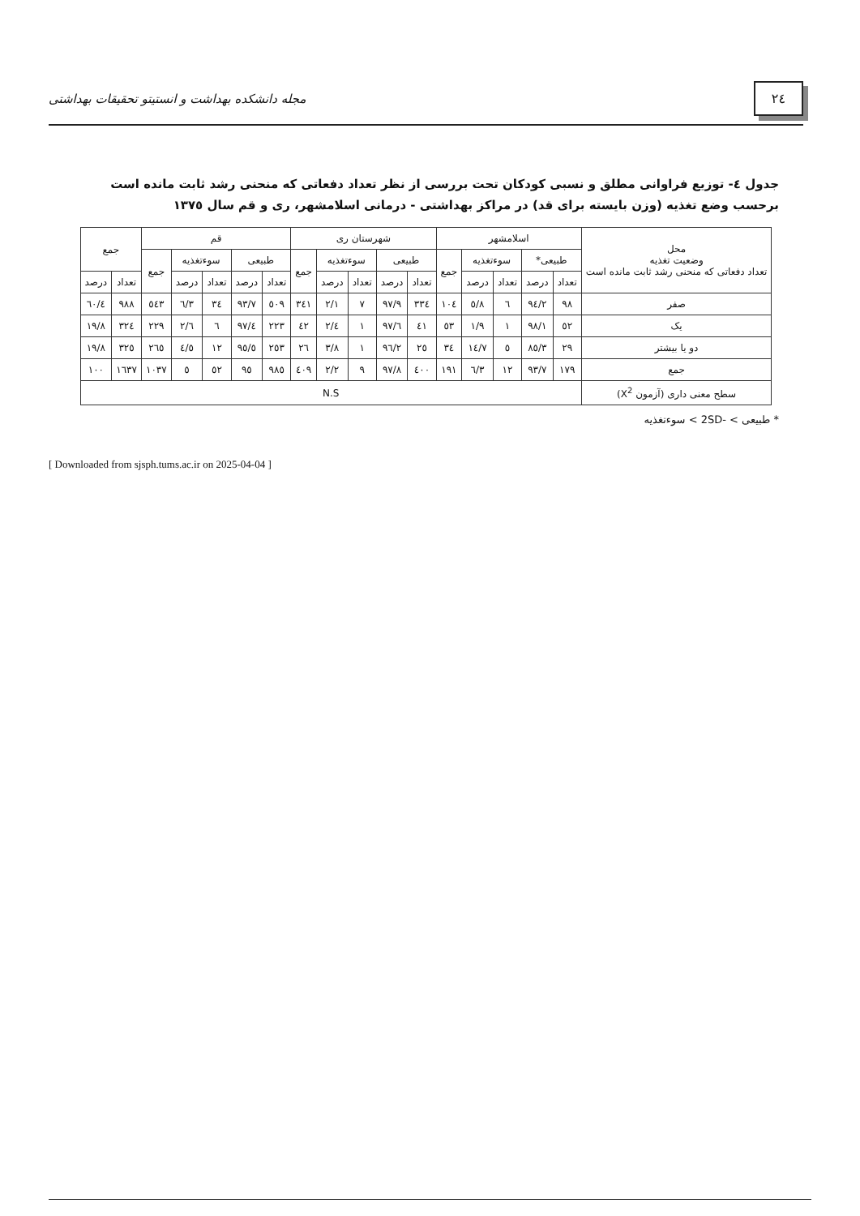٢٤
مجله دانشکده بهداشت و انستیتو تحقیقات بهداشتی
جدول ٤- توزیع فراوانی مطلق و نسبی کودکان تحت بررسی از نظر تعداد دفعاتی که منحنی رشد ثابت مانده است برحسب وضع تغذیه (وزن بایسته برای قد) در مراکز بهداشتی - درمانی اسلامشهر، ری و قم سال ١٣٧٥
| محل وضعیت تغذیه تعداد دفعاتی که منحنی رشد ثابت مانده است | اسلامشهر | | | | | شهرستان ری | | | | | قم | | | | | جمع | |
| --- | --- | --- | --- | --- | --- | --- | --- | --- | --- | --- | --- | --- | --- | --- | --- | --- | --- |
| | طبیعی* | | سوءتغذیه | | جمع | طبیعی | | سوءتغذیه | | جمع | طبیعی | | سوءتغذیه | | جمع | | |
| | تعداد | درصد | تعداد | درصد | | تعداد | درصد | تعداد | درصد | | تعداد | درصد | تعداد | درصد | | تعداد | درصد |
| صفر | ٩٨ | ٩٤/٢ | ٦ | ٥/٨ | ١٠٤ | ٣٣٤ | ٩٧/٩ | ٧ | ٢/١ | ٣٤١ | ٥٠٩ | ٩٣/٧ | ٣٤ | ٦/٣ | ٥٤٣ | ٩٨٨ | ٦٠/٤ |
| یک | ٥٢ | ٩٨/١ | ١ | ١/٩ | ٥٣ | ٤١ | ٩٧/٦ | ١ | ٢/٤ | ٤٢ | ٢٢٣ | ٩٧/٤ | ٦ | ٢/٦ | ٢٢٩ | ٣٢٤ | ١٩/٨ |
| دو یا بیشتر | ٢٩ | ٨٥/٣ | ٥ | ١٤/٧ | ٣٤ | ٢٥ | ٩٦/٢ | ١ | ٣/٨ | ٢٦ | ٢٥٣ | ٩٥/٥ | ١٢ | ٤/٥ | ٢٦٥ | ٣٢٥ | ١٩/٨ |
| جمع | ١٧٩ | ٩٣/٧ | ١٢ | ٦/٣ | ١٩١ | ٤٠٠ | ٩٧/٨ | ٩ | ٢/٢ | ٤٠٩ | ٩٨٥ | ٩٥ | ٥٢ | ٥ | ١٠٣٧ | ١٦٣٧ | ١٠٠ |
| سطح معنی داری (آزمون X<sup>2</sup>) | N.S | | | | | | | | | | | | | | | | |
* طبیعی > -2SD > سوءتغذیه
[ Downloaded from sjsph.tums.ac.ir on 2025-04-04 ]